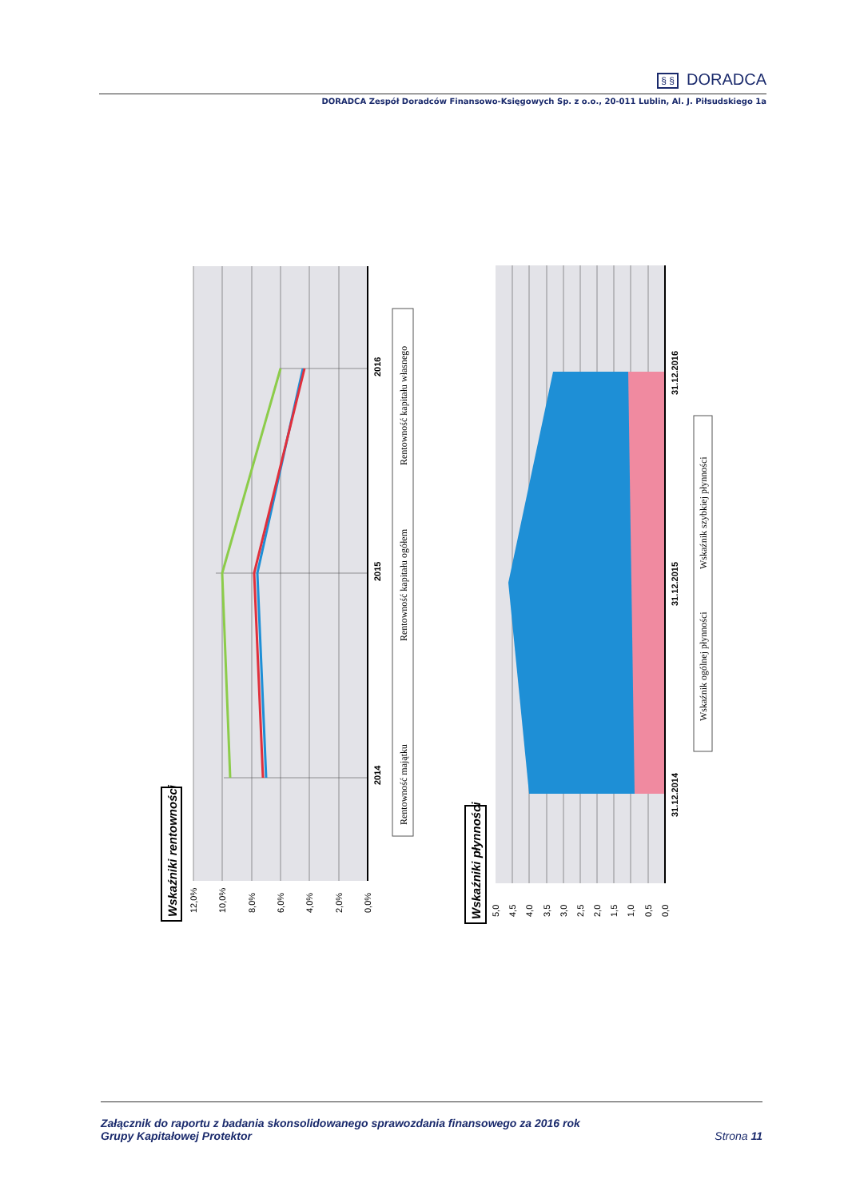§ § DORADCA
DORADCA Zespół Doradców Finansowo-Księgowych Sp. z o.o., 20-011 Lublin, Al. J. Piłsudskiego 1a
2014
2015
2016
12,0%
10,0%
8,0%
6,0%
4,0%
2,0%
0,0%
Wskaźniki rentowności
Rentowność majątku
Rentowność kapitału ogółem
Rentowność kapitału własnego
31.12.2014
31.12.2015
31.12.2016
5,0
4,5
4,0
3,5
3,0
2,5
2,0
1,5
1,0
0,5
0,0
Wskaźniki płynności
Wskaźnik ogólnej płynności
Wskaźnik szybkiej płynności
Załącznik do raportu z badania skonsolidowanego sprawozdania finansowego za 2016 rok
Grupy Kapitałowej Protektor
Strona 11